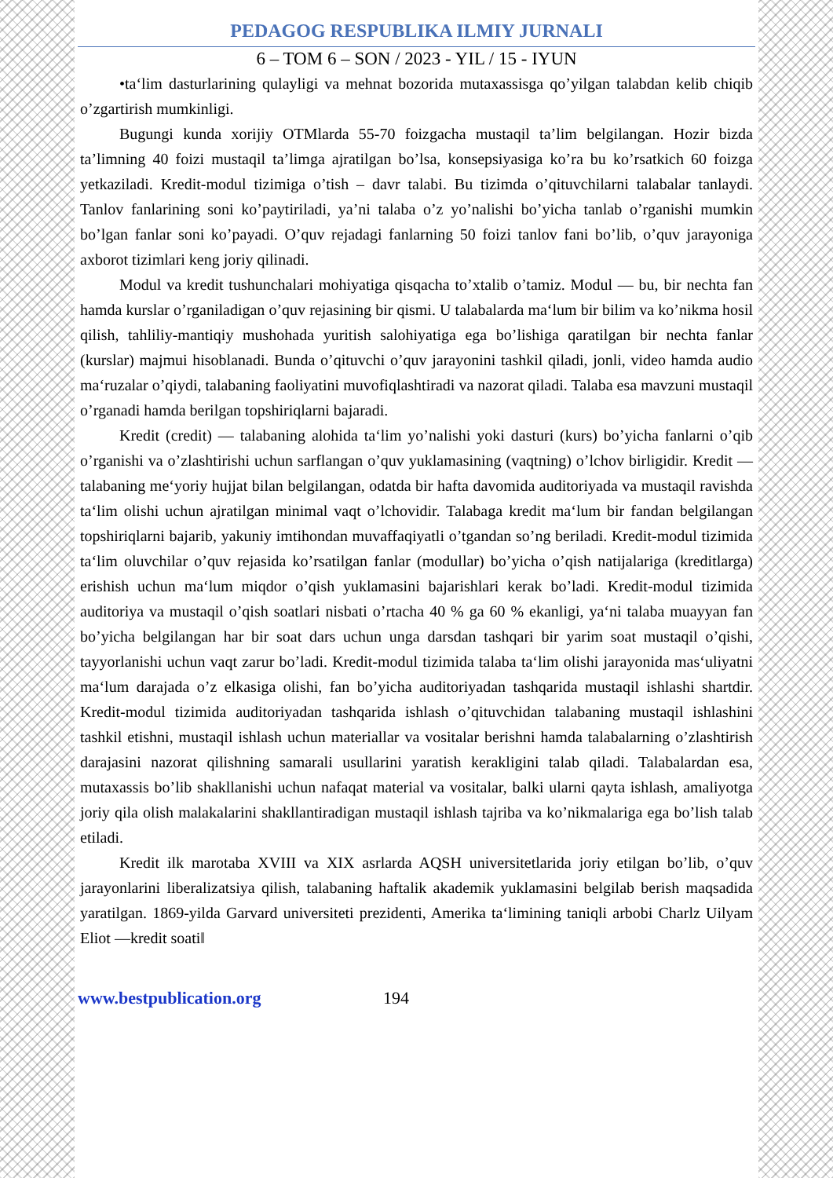PEDAGOG RESPUBLIKA ILMIY JURNALI
6 – TOM 6 – SON / 2023 - YIL / 15 - IYUN
•ta‘lim dasturlarining qulayligi va mehnat bozorida mutaxassisga qo’yilgan talabdan kelib chiqib o’zgartirish mumkinligi.
Bugungi kunda xorijiy OTMlarda 55-70 foizgacha mustaqil ta’lim belgilangan. Hozir bizda ta’limning 40 foizi mustaqil ta’limga ajratilgan bo’lsa, konsepsiyasiga ko’ra bu ko’rsatkich 60 foizga yetkaziladi. Kredit-modul tizimiga o’tish – davr talabi. Bu tizimda o’qituvchilarni talabalar tanlaydi. Tanlov fanlarining soni ko’paytiriladi, ya’ni talaba o’z yo’nalishi bo’yicha tanlab o’rganishi mumkin bo’lgan fanlar soni ko’payadi. O’quv rejadagi fanlarning 50 foizi tanlov fani bo’lib, o’quv jarayoniga axborot tizimlari keng joriy qilinadi.
Modul va kredit tushunchalari mohiyatiga qisqacha to’xtalib o’tamiz. Modul — bu, bir nechta fan hamda kurslar o’rganiladigan o’quv rejasining bir qismi. U talabalarda ma‘lum bir bilim va ko’nikma hosil qilish, tahliliy-mantiqiy mushohada yuritish salohiyatiga ega bo’lishiga qaratilgan bir nechta fanlar (kurslar) majmui hisoblanadi. Bunda o’qituvchi o’quv jarayonini tashkil qiladi, jonli, video hamda audio ma‘ruzalar o’qiydi, talabaning faoliyatini muvofiqlashtiradi va nazorat qiladi. Talaba esa mavzuni mustaqil o’rganadi hamda berilgan topshiriqlarni bajaradi.
Kredit (credit) — talabaning alohida ta‘lim yo’nalishi yoki dasturi (kurs) bo’yicha fanlarni o’qib o’rganishi va o’zlashtirishi uchun sarflangan o’quv yuklamasining (vaqtning) o’lchov birligidir. Kredit — talabaning me‘yoriy hujjat bilan belgilangan, odatda bir hafta davomida auditoriyada va mustaqil ravishda ta‘lim olishi uchun ajratilgan minimal vaqt o’lchovidir. Talabaga kredit ma‘lum bir fandan belgilangan topshiriqlarni bajarib, yakuniy imtihondan muvaffaqiyatli o’tgandan so’ng beriladi. Kredit-modul tizimida ta‘lim oluvchilar o’quv rejasida ko’rsatilgan fanlar (modullar) bo’yicha o’qish natijalariga (kreditlarga) erishish uchun ma‘lum miqdor o’qish yuklamasini bajarishlari kerak bo’ladi. Kredit-modul tizimida auditoriya va mustaqil o’qish soatlari nisbati o’rtacha 40 % ga 60 % ekanligi, ya‘ni talaba muayyan fan bo’yicha belgilangan har bir soat dars uchun unga darsdan tashqari bir yarim soat mustaqil o’qishi, tayyorlanishi uchun vaqt zarur bo’ladi. Kredit-modul tizimida talaba ta‘lim olishi jarayonida mas‘uliyatni ma‘lum darajada o’z elkasiga olishi, fan bo’yicha auditoriyadan tashqarida mustaqil ishlashi shartdir. Kredit-modul tizimida auditoriyadan tashqarida ishlash o’qituvchidan talabaning mustaqil ishlashini tashkil etishni, mustaqil ishlash uchun materiallar va vositalar berishni hamda talabalarning o’zlashtirish darajasini nazorat qilishning samarali usullarini yaratish kerakligini talab qiladi. Talabalardan esa, mutaxassis bo’lib shakllanishi uchun nafaqat material va vositalar, balki ularni qayta ishlash, amaliyotga joriy qila olish malakalarini shakllantiradigan mustaqil ishlash tajriba va ko’nikmalariga ega bo’lish talab etiladi.
Kredit ilk marotaba XVIII va XIX asrlarda AQSH universitetlarida joriy etilgan bo’lib, o’quv jarayonlarini liberalizatsiya qilish, talabaning haftalik akademik yuklamasini belgilab berish maqsadida yaratilgan. 1869-yilda Garvard universiteti prezidenti, Amerika ta‘limining taniqli arbobi Charlz Uilyam Eliot ―kredit soati‖
www.bestpublication.org 194